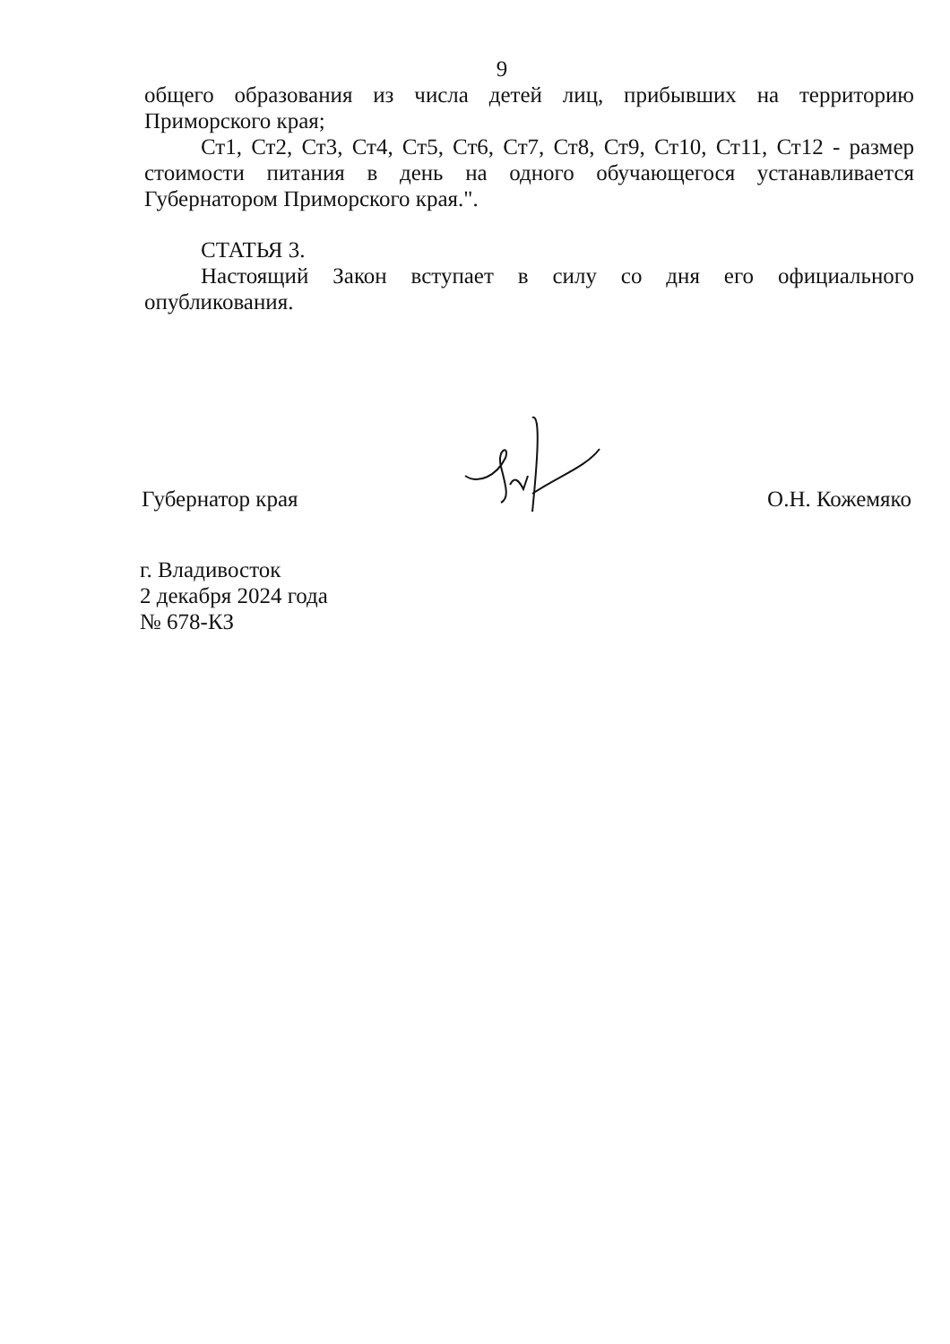9
общего образования из числа детей лиц, прибывших на территорию Приморского края;
Ст1, Ст2, Ст3, Ст4, Ст5, Ст6, Ст7, Ст8, Ст9, Ст10, Ст11, Ст12 - размер стоимости питания в день на одного обучающегося устанавливается Губернатором Приморского края.".
СТАТЬЯ 3.
Настоящий Закон вступает в силу со дня его официального опубликования.
Губернатор края О.Н. Кожемяко
г. Владивосток
2 декабря 2024 года
№ 678-КЗ